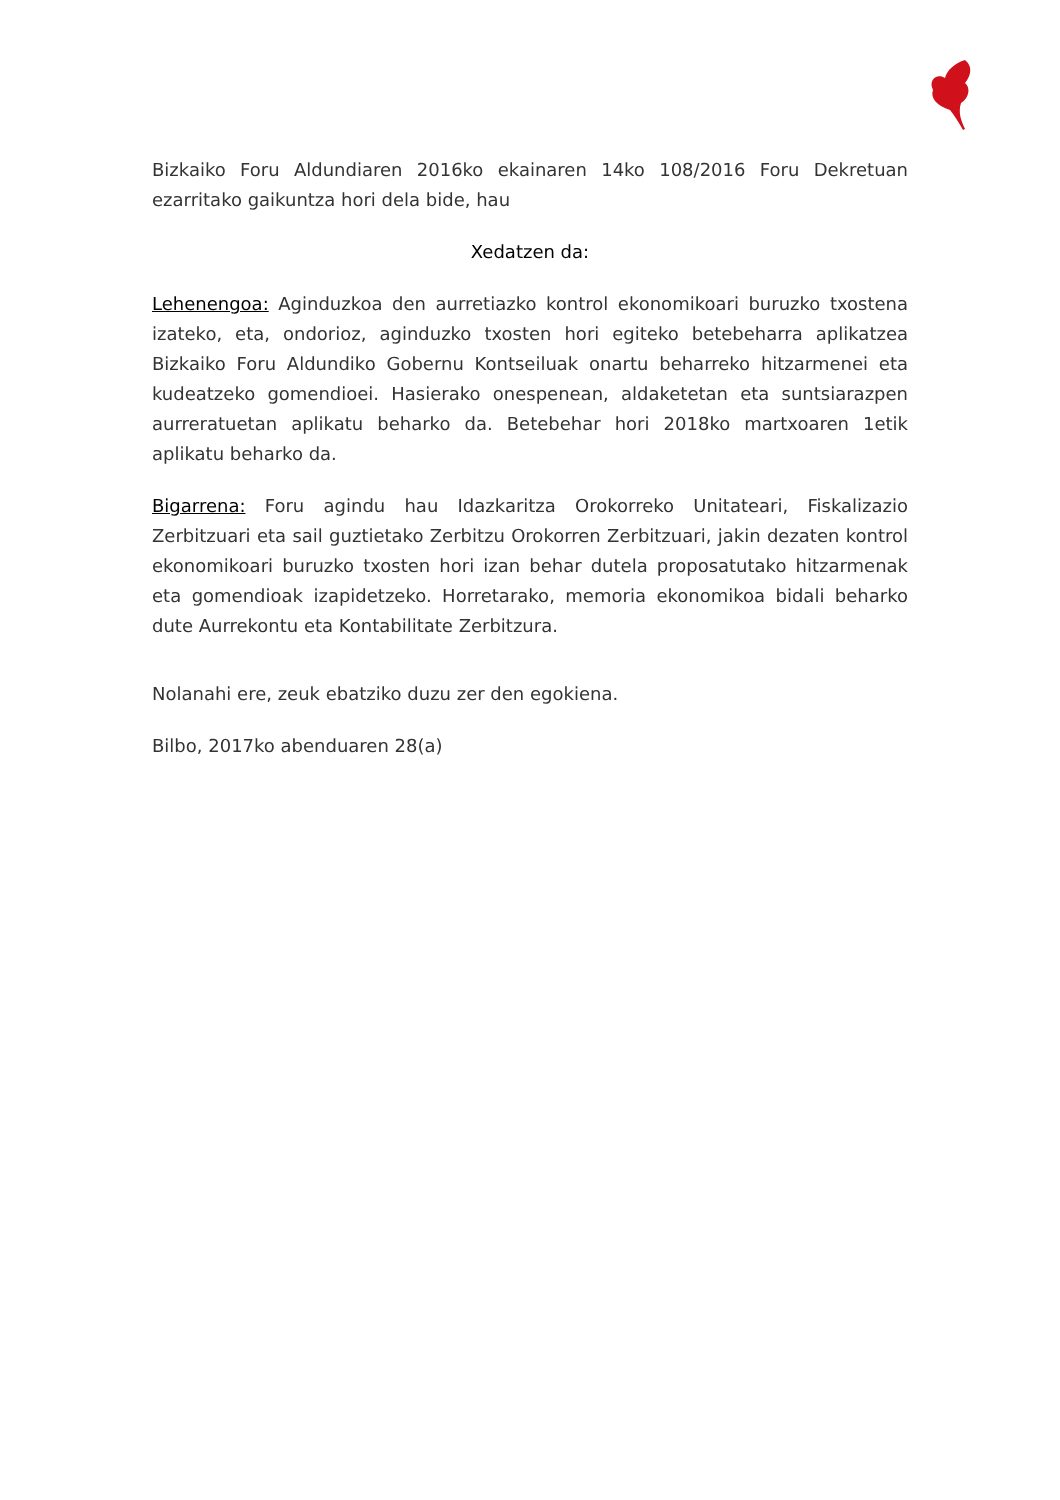Bizkaiko Foru Aldundiaren 2016ko ekainaren 14ko 108/2016 Foru Dekretuan ezarritako gaikuntza hori dela bide, hau
Xedatzen da:
Lehenengoa: Aginduzkoa den aurretiazko kontrol ekonomikoari buruzko txostena izateko, eta, ondorioz, aginduzko txosten hori egiteko betebeharra aplikatzea Bizkaiko Foru Aldundiko Gobernu Kontseiluak onartu beharreko hitzarmenei eta kudeatzeko gomendioei. Hasierako onespenean, aldaketetan eta suntsiarazpen aurreratuetan aplikatu beharko da. Betebehar hori 2018ko martxoaren 1etik aplikatu beharko da.
Bigarrena: Foru agindu hau Idazkaritza Orokorreko Unitateari, Fiskalizazio Zerbitzuari eta sail guztietako Zerbitzu Orokorren Zerbitzuari, jakin dezaten kontrol ekonomikoari buruzko txosten hori izan behar dutela proposatutako hitzarmenak eta gomendioak izapidetzeko. Horretarako, memoria ekonomikoa bidali beharko dute Aurrekontu eta Kontabilitate Zerbitzura.
Nolanahi ere, zeuk ebatziko duzu zer den egokiena.
Bilbo, 2017ko abenduaren 28(a)